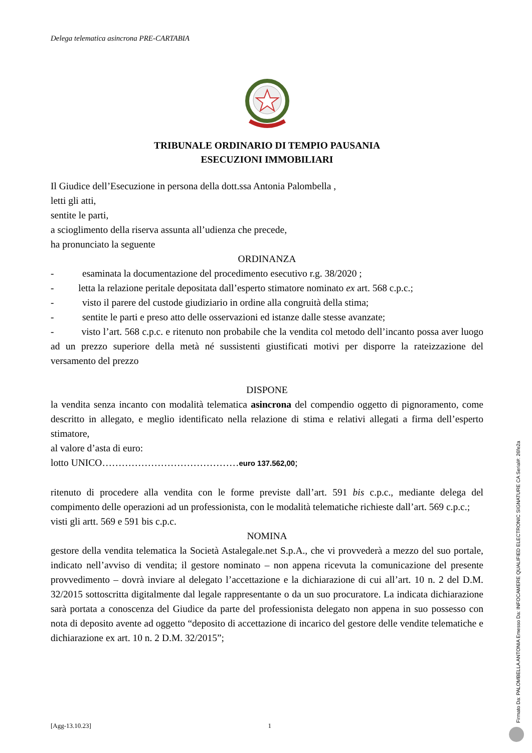Delega telematica asincrona PRE-CARTABIA
TRIBUNALE ORDINARIO DI TEMPIO PAUSANIA
ESECUZIONI IMMOBILIARI
Il Giudice dell’Esecuzione in persona della dott.ssa Antonia Palombella ,
letti gli atti,
sentite le parti,
a scioglimento della riserva assunta all’udienza che precede,
ha pronunciato la seguente
ORDINANZA
- esaminata la documentazione del procedimento esecutivo r.g. 38/2020 ;
- letta la relazione peritale depositata dall’esperto stimatore nominato ex art. 568 c.p.c.;
- visto il parere del custode giudiziario in ordine alla congruità della stima;
- sentite le parti e preso atto delle osservazioni ed istanze dalle stesse avanzate;
- visto l’art. 568 c.p.c. e ritenuto non probabile che la vendita col metodo dell’incanto possa aver luogo ad un prezzo superiore della metà né sussistenti giustificati motivi per disporre la rateizzazione del versamento del prezzo
DISPONE
la vendita senza incanto con modalità telematica asincrona del compendio oggetto di pignoramento, come descritto in allegato, e meglio identificato nella relazione di stima e relativi allegati a firma dell’esperto stimatore,
al valore d’asta di euro:
lotto UNICO……………………………………euro 137.562,00;
ritenuto di procedere alla vendita con le forme previste dall’art. 591 bis c.p.c., mediante delega del compimento delle operazioni ad un professionista, con le modalità telematiche richieste dall’art. 569 c.p.c.;
visti gli artt. 569 e 591 bis c.p.c.
NOMINA
gestore della vendita telematica la Società Astalegale.net S.p.A., che vi provvederà a mezzo del suo portale, indicato nell’avviso di vendita; il gestore nominato – non appena ricevuta la comunicazione del presente provvedimento – dovrà inviare al delegato l’accettazione e la dichiarazione di cui all’art. 10 n. 2 del D.M. 32/2015 sottoscritta digitalmente dal legale rappresentante o da un suo procuratore. La indicata dichiarazione sarà portata a conoscenza del Giudice da parte del professionista delegato non appena in suo possesso con nota di deposito avente ad oggetto “deposito di accettazione di incarico del gestore delle vendite telematiche e dichiarazione ex art. 10 n. 2 D.M. 32/2015”;
[Agg-13.10.23] 1 Firmato Da: PALOMBELLA ANTONIA Emesso Da: INFOCAMERE QUALIFIED ELECTRONIC SIGNATURE CA Serial#: 26fe2a